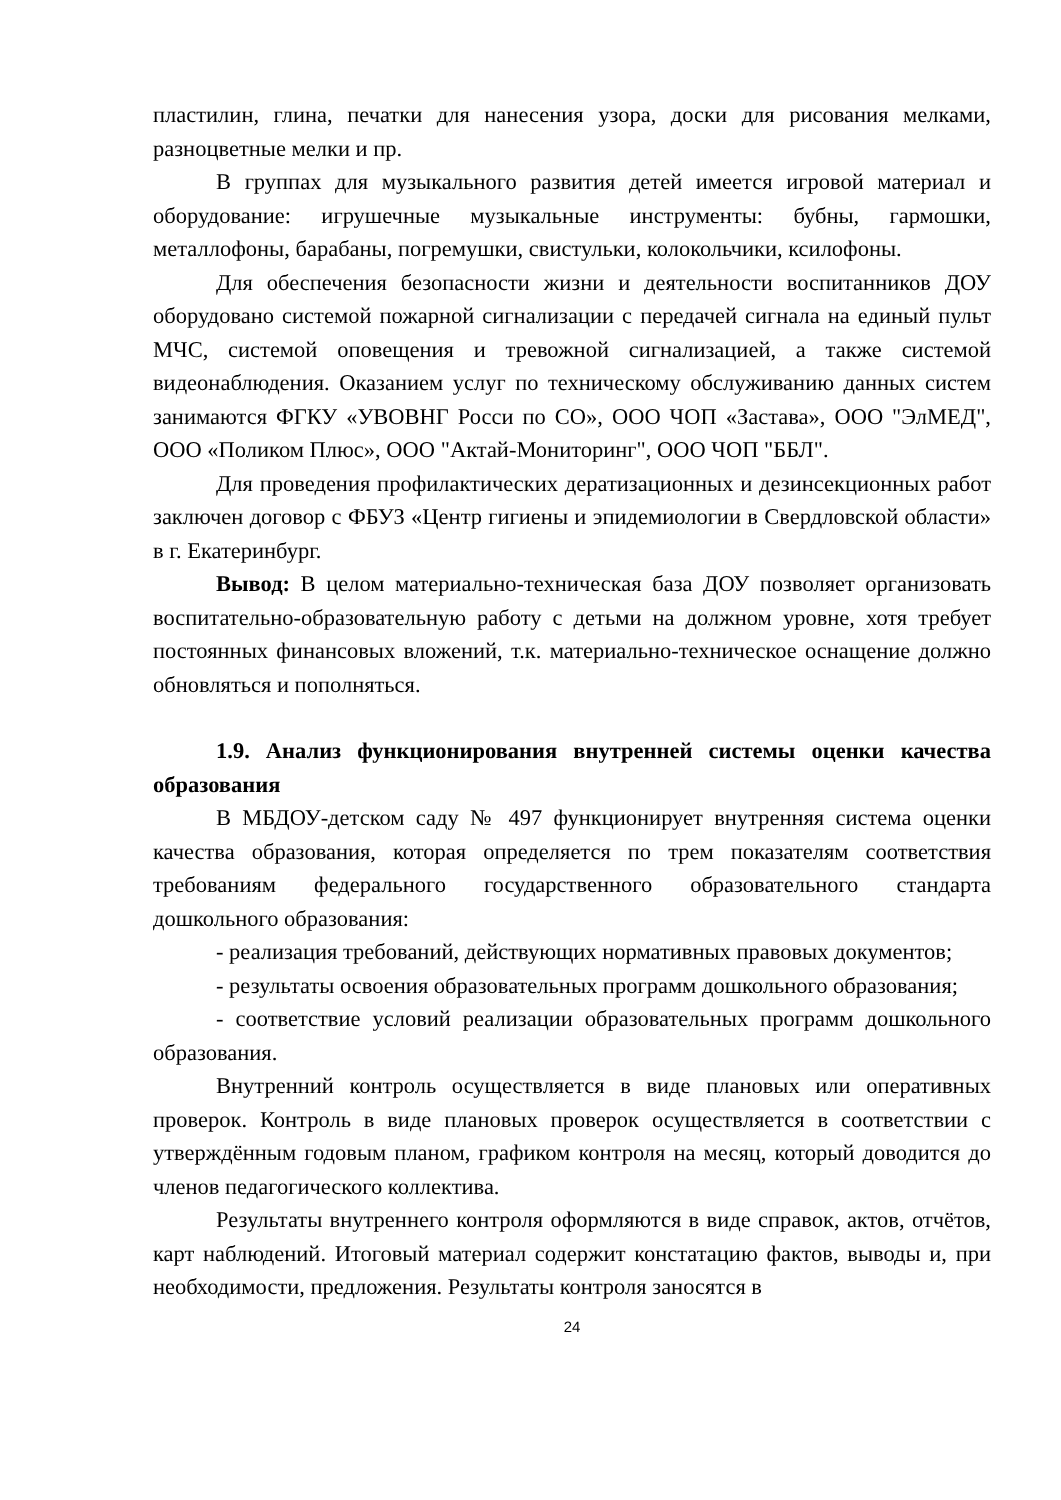пластилин, глина, печатки для нанесения узора, доски для рисования мелками, разноцветные мелки и пр.
В группах для музыкального развития детей имеется игровой материал и оборудование: игрушечные музыкальные инструменты: бубны, гармошки, металлофоны, барабаны, погремушки, свистульки, колокольчики, ксилофоны.
Для обеспечения безопасности жизни и деятельности воспитанников ДОУ оборудовано системой пожарной сигнализации с передачей сигнала на единый пульт МЧС, системой оповещения и тревожной сигнализацией, а также системой видеонаблюдения. Оказанием услуг по техническому обслуживанию данных систем занимаются ФГКУ «УВОВНГ Росси по СО», ООО ЧОП «Застава», ООО "ЭлМЕД", ООО «Поликом Плюс», ООО "Актай-Мониторинг", ООО ЧОП "ББЛ".
Для проведения профилактических дератизационных и дезинсекционных работ заключен договор с ФБУЗ «Центр гигиены и эпидемиологии в Свердловской области» в г. Екатеринбург.
Вывод: В целом материально-техническая база ДОУ позволяет организовать воспитательно-образовательную работу с детьми на должном уровне, хотя требует постоянных финансовых вложений, т.к. материально-техническое оснащение должно обновляться и пополняться.
1.9. Анализ функционирования внутренней системы оценки качества образования
В МБДОУ-детском саду № 497 функционирует внутренняя система оценки качества образования, которая определяется по трем показателям соответствия требованиям федерального государственного образовательного стандарта дошкольного образования:
- реализация требований, действующих нормативных правовых документов;
- результаты освоения образовательных программ дошкольного образования;
- соответствие условий реализации образовательных программ дошкольного образования.
Внутренний контроль осуществляется в виде плановых или оперативных проверок. Контроль в виде плановых проверок осуществляется в соответствии с утверждённым годовым планом, графиком контроля на месяц, который доводится до членов педагогического коллектива.
Результаты внутреннего контроля оформляются в виде справок, актов, отчётов, карт наблюдений. Итоговый материал содержит констатацию фактов, выводы и, при необходимости, предложения. Результаты контроля заносятся в
24